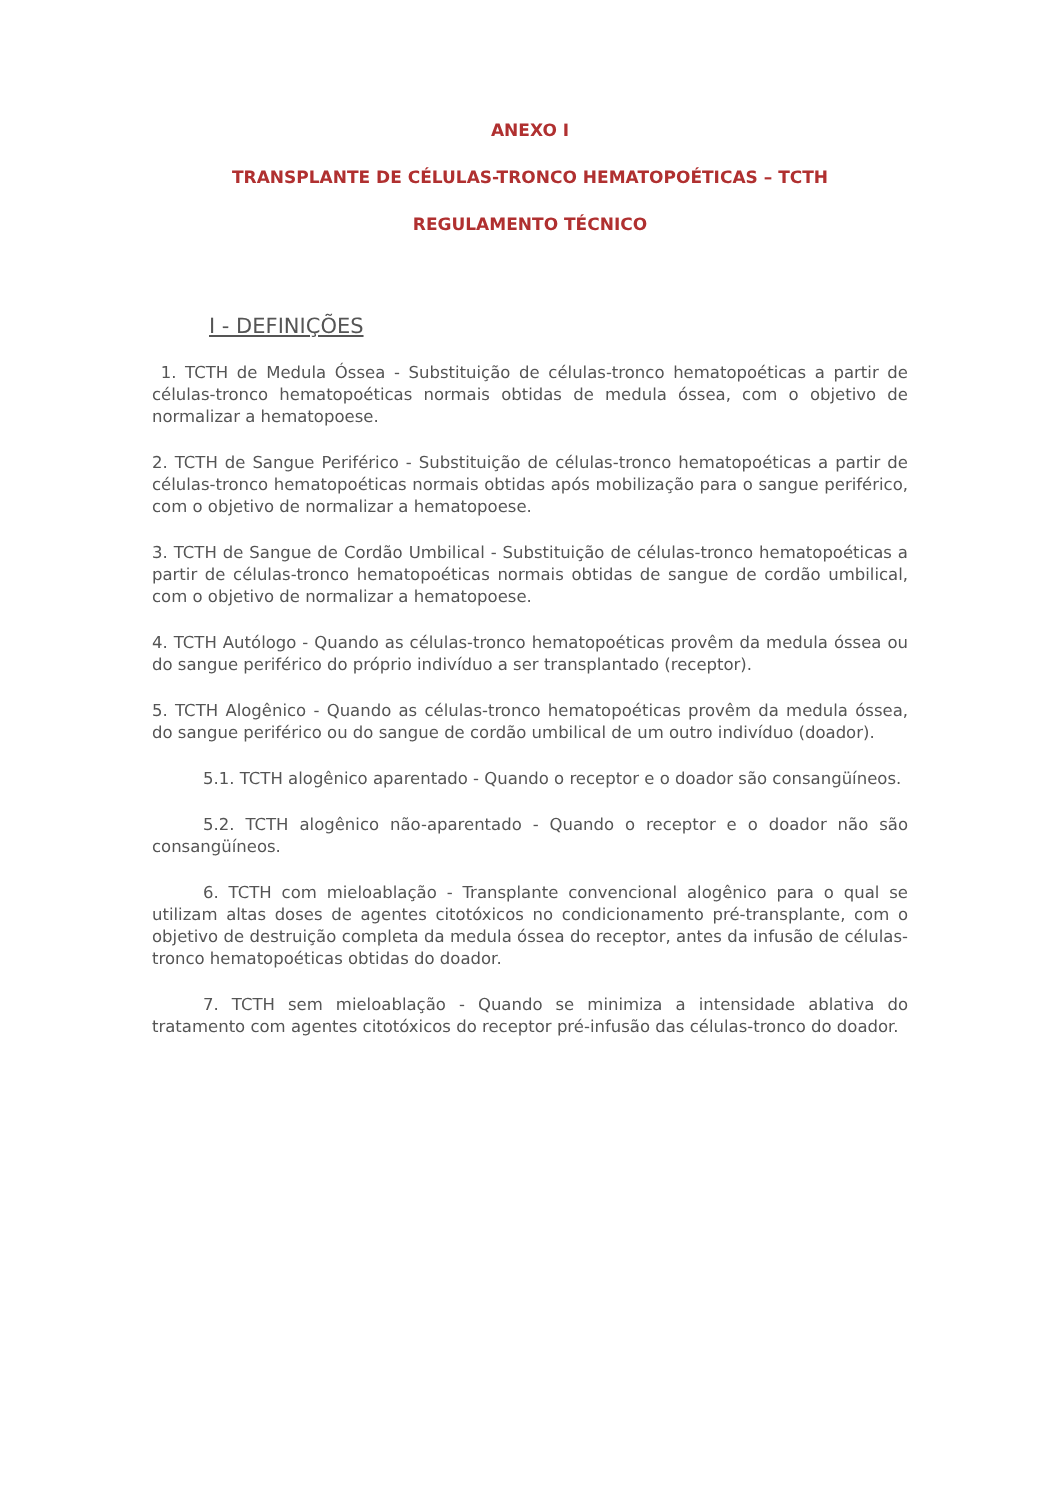ANEXO I
TRANSPLANTE DE CÉLULAS-TRONCO HEMATOPOÉTICAS – TCTH
REGULAMENTO TÉCNICO
I - DEFINIÇÕES
1. TCTH de Medula Óssea - Substituição de células-tronco hematopoéticas a partir de células-tronco hematopoéticas normais obtidas de medula óssea, com o objetivo de normalizar a hematopoese.
2. TCTH de Sangue Periférico - Substituição de células-tronco hematopoéticas a partir de células-tronco hematopoéticas normais obtidas após mobilização para o sangue periférico, com o objetivo de normalizar a hematopoese.
3. TCTH de Sangue de Cordão Umbilical - Substituição de células-tronco hematopoéticas a partir de células-tronco hematopoéticas normais obtidas de sangue de cordão umbilical, com o objetivo de normalizar a hematopoese.
4. TCTH Autólogo - Quando as células-tronco hematopoéticas provêm da medula óssea ou do sangue periférico do próprio indivíduo a ser transplantado (receptor).
5. TCTH Alogênico - Quando as células-tronco hematopoéticas provêm da medula óssea, do sangue periférico ou do sangue de cordão umbilical de um outro indivíduo (doador).
5.1. TCTH alogênico aparentado - Quando o receptor e o doador são consangüíneos.
5.2. TCTH alogênico não-aparentado - Quando o receptor e o doador não são consangüíneos.
6. TCTH com mieloablação - Transplante convencional alogênico para o qual se utilizam altas doses de agentes citotóxicos no condicionamento pré-transplante, com o objetivo de destruição completa da medula óssea do receptor, antes da infusão de células-tronco hematopoéticas obtidas do doador.
7. TCTH sem mieloablação - Quando se minimiza a intensidade ablativa do tratamento com agentes citotóxicos do receptor pré-infusão das células-tronco do doador.